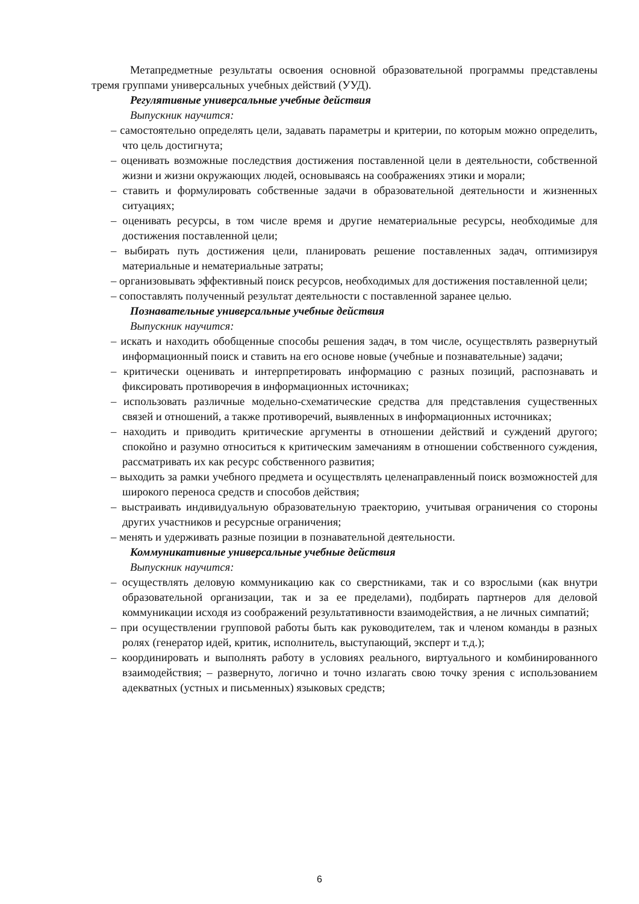Метапредметные результаты освоения основной образовательной программы представлены тремя группами универсальных учебных действий (УУД).
Регулятивные универсальные учебные действия
Выпускник научится:
– самостоятельно определять цели, задавать параметры и критерии, по которым можно определить, что цель достигнута;
– оценивать возможные последствия достижения поставленной цели в деятельности, собственной жизни и жизни окружающих людей, основываясь на соображениях этики и морали;
– ставить и формулировать собственные задачи в образовательной деятельности и жизненных ситуациях;
– оценивать ресурсы, в том числе время и другие нематериальные ресурсы, необходимые для достижения поставленной цели;
– выбирать путь достижения цели, планировать решение поставленных задач, оптимизируя материальные и нематериальные затраты;
– организовывать эффективный поиск ресурсов, необходимых для достижения поставленной цели;
– сопоставлять полученный результат деятельности с поставленной заранее целью.
Познавательные универсальные учебные действия
Выпускник научится:
– искать и находить обобщенные способы решения задач, в том числе, осуществлять развернутый информационный поиск и ставить на его основе новые (учебные и познавательные) задачи;
– критически оценивать и интерпретировать информацию с разных позиций, распознавать и фиксировать противоречия в информационных источниках;
– использовать различные модельно-схематические средства для представления существенных связей и отношений, а также противоречий, выявленных в информационных источниках;
– находить и приводить критические аргументы в отношении действий и суждений другого; спокойно и разумно относиться к критическим замечаниям в отношении собственного суждения, рассматривать их как ресурс собственного развития;
– выходить за рамки учебного предмета и осуществлять целенаправленный поиск возможностей для широкого переноса средств и способов действия;
– выстраивать индивидуальную образовательную траекторию, учитывая ограничения со стороны других участников и ресурсные ограничения;
– менять и удерживать разные позиции в познавательной деятельности.
Коммуникативные универсальные учебные действия
Выпускник научится:
– осуществлять деловую коммуникацию как со сверстниками, так и со взрослыми (как внутри образовательной организации, так и за ее пределами), подбирать партнеров для деловой коммуникации исходя из соображений результативности взаимодействия, а не личных симпатий;
– при осуществлении групповой работы быть как руководителем, так и членом команды в разных ролях (генератор идей, критик, исполнитель, выступающий, эксперт и т.д.);
– координировать и выполнять работу в условиях реального, виртуального и комбинированного взаимодействия; – развернуто, логично и точно излагать свою точку зрения с использованием адекватных (устных и письменных) языковых средств;
6